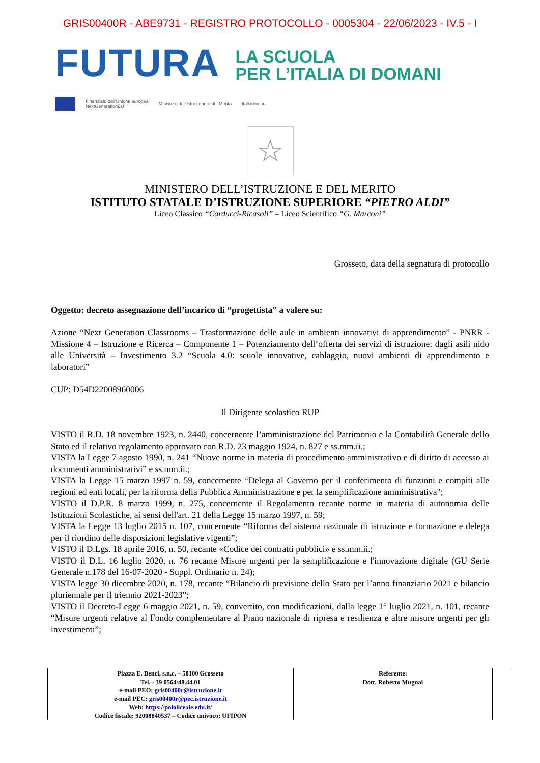GRIS00400R - ABE9731 - REGISTRO PROTOCOLLO - 0005304 - 22/06/2023 - IV.5 - I
FUTURA
LA SCUOLA
PER L’ITALIA DI DOMANI
Finanziato dall'Unione europea
NextGenerationEU Ministero dell'Istruzione e del Merito Italiadomani
☆
MINISTERO DELL’ISTRUZIONE E DEL MERITO
ISTITUTO STATALE D’ISTRUZIONE SUPERIORE “PIETRO ALDI”
Liceo Classico “Carducci-Ricasoli” – Liceo Scientifico “G. Marconi”
Grosseto, data della segnatura di protocollo
Oggetto: decreto assegnazione dell’incarico di “progettista” a valere su:
Azione “Next Generation Classrooms – Trasformazione delle aule in ambienti innovativi di apprendimento” - PNRR - Missione 4 – Istruzione e Ricerca – Componente 1 – Potenziamento dell’offerta dei servizi di istruzione: dagli asili nido alle Università – Investimento 3.2 “Scuola 4.0: scuole innovative, cablaggio, nuovi ambienti di apprendimento e laboratori”
CUP: D54D22008960006
Il Dirigente scolastico RUP
VISTO il R.D. 18 novembre 1923, n. 2440, concernente l’amministrazione del Patrimonio e la Contabilità Generale dello Stato ed il relativo regolamento approvato con R.D. 23 maggio 1924, n. 827 e ss.mm.ii.;
VISTA la Legge 7 agosto 1990, n. 241 “Nuove norme in materia di procedimento amministrativo e di diritto di accesso ai documenti amministrativi” e ss.mm.ii.;
VISTA la Legge 15 marzo 1997 n. 59, concernente “Delega al Governo per il conferimento di funzioni e compiti alle regioni ed enti locali, per la riforma della Pubblica Amministrazione e per la semplificazione amministrativa";
VISTO il D.P.R. 8 marzo 1999, n. 275, concernente il Regolamento recante norme in materia di autonomia delle Istituzioni Scolastiche, ai sensi dell'art. 21 della Legge 15 marzo 1997, n. 59;
VISTA la Legge 13 luglio 2015 n. 107, concernente “Riforma del sistema nazionale di istruzione e formazione e delega per il riordino delle disposizioni legislative vigenti”;
VISTO il D.Lgs. 18 aprile 2016, n. 50, recante «Codice dei contratti pubblici» e ss.mm.ii.;
VISTO il D.L. 16 luglio 2020, n. 76 recante Misure urgenti per la semplificazione e l'innovazione digitale (GU Serie Generale n.178 del 16-07-2020 - Suppl. Ordinario n. 24);
VISTA legge 30 dicembre 2020, n. 178, recante “Bilancio di previsione dello Stato per l’anno finanziario 2021 e bilancio pluriennale per il triennio 2021-2023”;
VISTO il Decreto-Legge 6 maggio 2021, n. 59, convertito, con modificazioni, dalla legge 1° luglio 2021, n. 101, recante “Misure urgenti relative al Fondo complementare al Piano nazionale di ripresa e resilienza e altre misure urgenti per gli investimenti”;
| | Piazza E. Benci, s.n.c. – 58100 Grosseto Tel. +39 0564/48.44.01 e-mail PEO: gris00400r@istruzione.it e-mail PEC: gris00400r@pec.istruzione.it Web: https://pololiceale.edu.it/ Codice fiscale: 92008840537 – Codice univoco: UFIPON | Referente: Dott. Roberto Mugnai | |